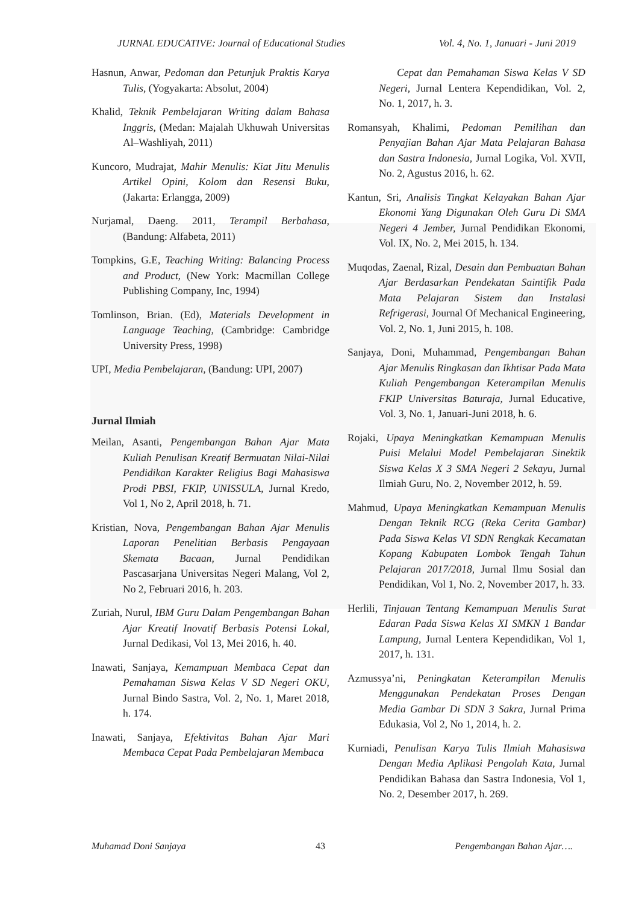JURNAL EDUCATIVE: Journal of Educational Studies Vol. 4, No. 1, Januari - Juni 2019
Hasnun, Anwar, Pedoman dan Petunjuk Praktis Karya Tulis, (Yogyakarta: Absolut, 2004)
Khalid, Teknik Pembelajaran Writing dalam Bahasa Inggris, (Medan: Majalah Ukhuwah Universitas Al–Washliyah, 2011)
Kuncoro, Mudrajat, Mahir Menulis: Kiat Jitu Menulis Artikel Opini, Kolom dan Resensi Buku, (Jakarta: Erlangga, 2009)
Nurjamal, Daeng. 2011, Terampil Berbahasa, (Bandung: Alfabeta, 2011)
Tompkins, G.E, Teaching Writing: Balancing Process and Product, (New York: Macmillan College Publishing Company, Inc, 1994)
Tomlinson, Brian. (Ed), Materials Development in Language Teaching, (Cambridge: Cambridge University Press, 1998)
UPI, Media Pembelajaran, (Bandung: UPI, 2007)
Jurnal Ilmiah
Meilan, Asanti, Pengembangan Bahan Ajar Mata Kuliah Penulisan Kreatif Bermuatan Nilai-Nilai Pendidikan Karakter Religius Bagi Mahasiswa Prodi PBSI, FKIP, UNISSULA, Jurnal Kredo, Vol 1, No 2, April 2018, h. 71.
Kristian, Nova, Pengembangan Bahan Ajar Menulis Laporan Penelitian Berbasis Pengayaan Skemata Bacaan, Jurnal Pendidikan Pascasarjana Universitas Negeri Malang, Vol 2, No 2, Februari 2016, h. 203.
Zuriah, Nurul, IBM Guru Dalam Pengembangan Bahan Ajar Kreatif Inovatif Berbasis Potensi Lokal, Jurnal Dedikasi, Vol 13, Mei 2016, h. 40.
Inawati, Sanjaya, Kemampuan Membaca Cepat dan Pemahaman Siswa Kelas V SD Negeri OKU, Jurnal Bindo Sastra, Vol. 2, No. 1, Maret 2018, h. 174.
Inawati, Sanjaya, Efektivitas Bahan Ajar Mari Membaca Cepat Pada Pembelajaran Membaca
Cepat dan Pemahaman Siswa Kelas V SD Negeri, Jurnal Lentera Kependidikan, Vol. 2, No. 1, 2017, h. 3.
Romansyah, Khalimi, Pedoman Pemilihan dan Penyajian Bahan Ajar Mata Pelajaran Bahasa dan Sastra Indonesia, Jurnal Logika, Vol. XVII, No. 2, Agustus 2016, h. 62.
Kantun, Sri, Analisis Tingkat Kelayakan Bahan Ajar Ekonomi Yang Digunakan Oleh Guru Di SMA Negeri 4 Jember, Jurnal Pendidikan Ekonomi, Vol. IX, No. 2, Mei 2015, h. 134.
Muqodas, Zaenal, Rizal, Desain dan Pembuatan Bahan Ajar Berdasarkan Pendekatan Saintifik Pada Mata Pelajaran Sistem dan Instalasi Refrigerasi, Journal Of Mechanical Engineering, Vol. 2, No. 1, Juni 2015, h. 108.
Sanjaya, Doni, Muhammad, Pengembangan Bahan Ajar Menulis Ringkasan dan Ikhtisar Pada Mata Kuliah Pengembangan Keterampilan Menulis FKIP Universitas Baturaja, Jurnal Educative, Vol. 3, No. 1, Januari-Juni 2018, h. 6.
Rojaki, Upaya Meningkatkan Kemampuan Menulis Puisi Melalui Model Pembelajaran Sinektik Siswa Kelas X 3 SMA Negeri 2 Sekayu, Jurnal Ilmiah Guru, No. 2, November 2012, h. 59.
Mahmud, Upaya Meningkatkan Kemampuan Menulis Dengan Teknik RCG (Reka Cerita Gambar) Pada Siswa Kelas VI SDN Rengkak Kecamatan Kopang Kabupaten Lombok Tengah Tahun Pelajaran 2017/2018, Jurnal Ilmu Sosial dan Pendidikan, Vol 1, No. 2, November 2017, h. 33.
Herlili, Tinjauan Tentang Kemampuan Menulis Surat Edaran Pada Siswa Kelas XI SMKN 1 Bandar Lampung, Jurnal Lentera Kependidikan, Vol 1, 2017, h. 131.
Azmussya’ni, Peningkatan Keterampilan Menulis Menggunakan Pendekatan Proses Dengan Media Gambar Di SDN 3 Sakra, Jurnal Prima Edukasia, Vol 2, No 1, 2014, h. 2.
Kurniadi, Penulisan Karya Tulis Ilmiah Mahasiswa Dengan Media Aplikasi Pengolah Kata, Jurnal Pendidikan Bahasa dan Sastra Indonesia, Vol 1, No. 2, Desember 2017, h. 269.
Muhamad Doni Sanjaya 43 Pengembangan Bahan Ajar….